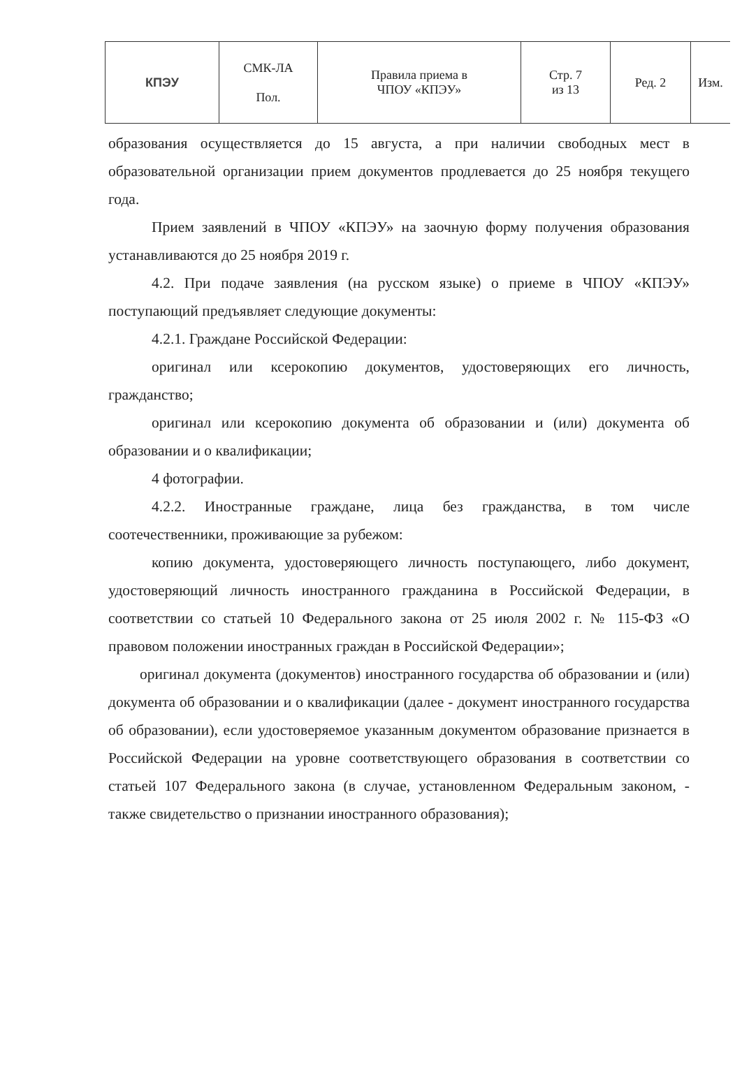| КПЭУ | СМК-ЛА Пол. | Правила приема в ЧПОУ «КПЭУ» | Стр. 7 из 13 | Ред. 2 | Изм. |
образования осуществляется до 15 августа, а при наличии свободных мест в образовательной организации прием документов продлевается до 25 ноября текущего года.
Прием заявлений в ЧПОУ «КПЭУ» на заочную форму получения образования устанавливаются до 25 ноября 2019 г.
4.2. При подаче заявления (на русском языке) о приеме в ЧПОУ «КПЭУ» поступающий предъявляет следующие документы:
4.2.1. Граждане Российской Федерации:
оригинал или ксерокопию документов, удостоверяющих его личность, гражданство;
оригинал или ксерокопию документа об образовании и (или) документа об образовании и о квалификации;
4 фотографии.
4.2.2. Иностранные граждане, лица без гражданства, в том числе соотечественники, проживающие за рубежом:
копию документа, удостоверяющего личность поступающего, либо документ, удостоверяющий личность иностранного гражданина в Российской Федерации, в соответствии со статьей 10 Федерального закона от 25 июля 2002 г. № 115-ФЗ «О правовом положении иностранных граждан в Российской Федерации»;
оригинал документа (документов) иностранного государства об образовании и (или) документа об образовании и о квалификации (далее - документ иностранного государства об образовании), если удостоверяемое указанным документом образование признается в Российской Федерации на уровне соответствующего образования в соответствии со статьей 107 Федерального закона (в случае, установленном Федеральным законом, - также свидетельство о признании иностранного образования);